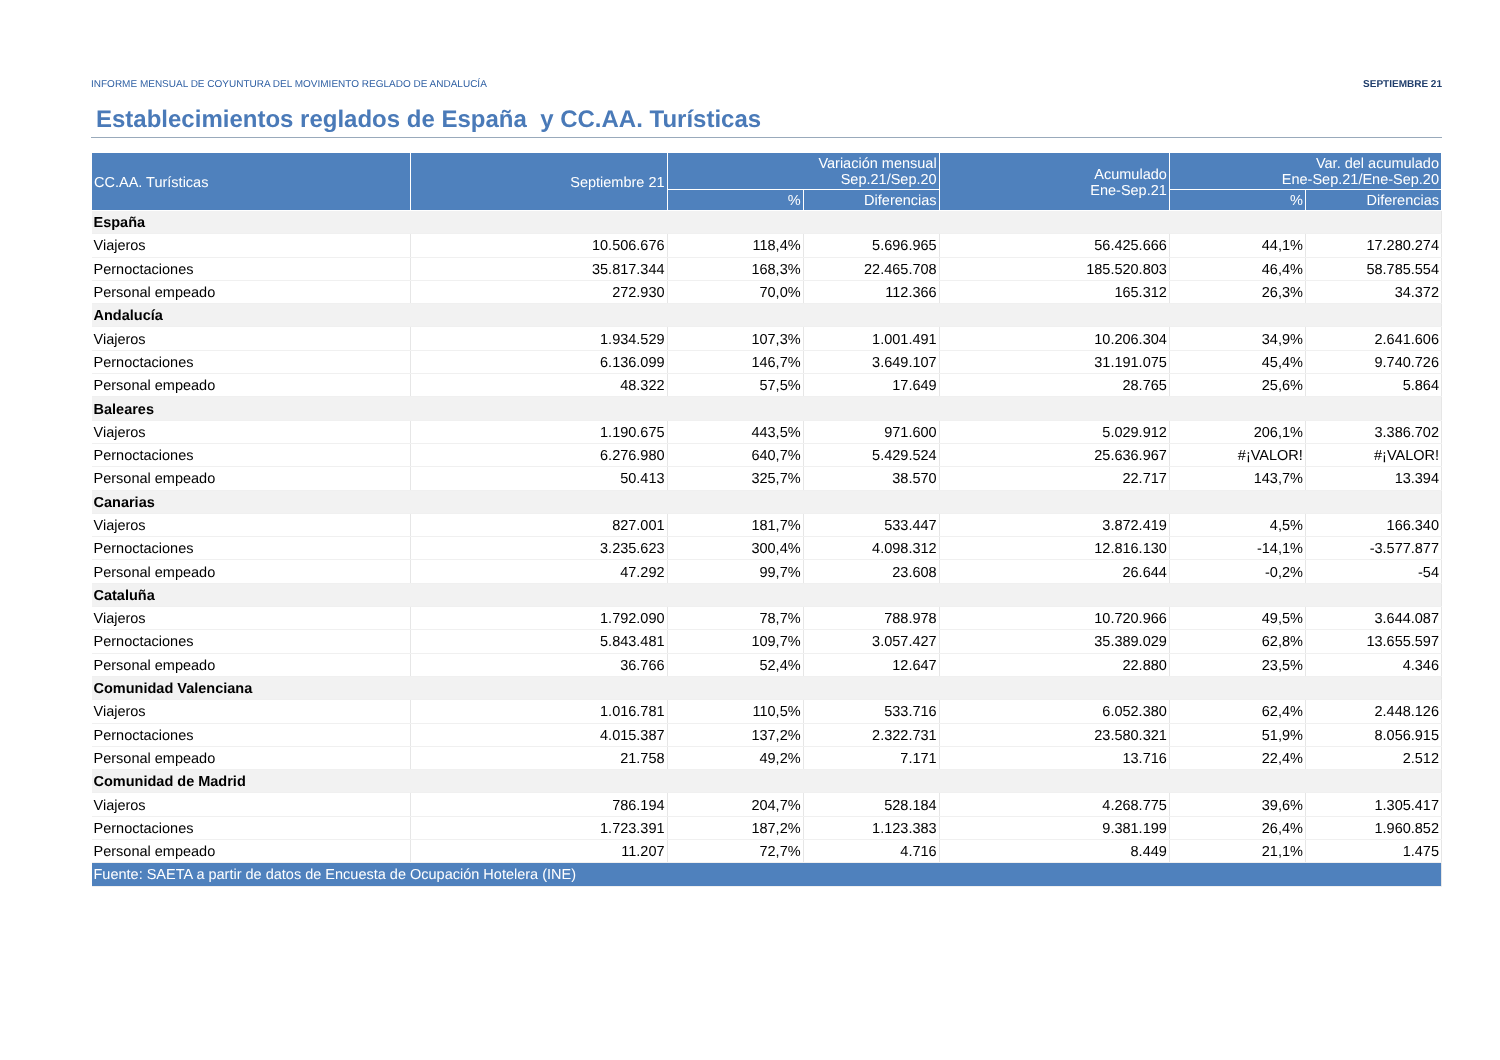INFORME MENSUAL DE COYUNTURA DEL MOVIMIENTO REGLADO DE ANDALUCÍA SEPTIEMBRE 21
Establecimientos reglados de España y CC.AA. Turísticas
| CC.AA. Turísticas | Septiembre 21 | Variación mensual Sep.21/Sep.20 | | Acumulado Ene-Sep.21 | Var. del acumulado Ene-Sep.21/Ene-Sep.20 | |
| --- | --- | --- | --- | --- | --- | --- |
| | | % | Diferencias | | % | Diferencias |
| España | | | | | | |
| Viajeros | 10.506.676 | 118,4% | 5.696.965 | 56.425.666 | 44,1% | 17.280.274 |
| Pernoctaciones | 35.817.344 | 168,3% | 22.465.708 | 185.520.803 | 46,4% | 58.785.554 |
| Personal empeado | 272.930 | 70,0% | 112.366 | 165.312 | 26,3% | 34.372 |
| Andalucía | | | | | | |
| Viajeros | 1.934.529 | 107,3% | 1.001.491 | 10.206.304 | 34,9% | 2.641.606 |
| Pernoctaciones | 6.136.099 | 146,7% | 3.649.107 | 31.191.075 | 45,4% | 9.740.726 |
| Personal empeado | 48.322 | 57,5% | 17.649 | 28.765 | 25,6% | 5.864 |
| Baleares | | | | | | |
| Viajeros | 1.190.675 | 443,5% | 971.600 | 5.029.912 | 206,1% | 3.386.702 |
| Pernoctaciones | 6.276.980 | 640,7% | 5.429.524 | 25.636.967 | #¡VALOR! | #¡VALOR! |
| Personal empeado | 50.413 | 325,7% | 38.570 | 22.717 | 143,7% | 13.394 |
| Canarias | | | | | | |
| Viajeros | 827.001 | 181,7% | 533.447 | 3.872.419 | 4,5% | 166.340 |
| Pernoctaciones | 3.235.623 | 300,4% | 4.098.312 | 12.816.130 | -14,1% | -3.577.877 |
| Personal empeado | 47.292 | 99,7% | 23.608 | 26.644 | -0,2% | -54 |
| Cataluña | | | | | | |
| Viajeros | 1.792.090 | 78,7% | 788.978 | 10.720.966 | 49,5% | 3.644.087 |
| Pernoctaciones | 5.843.481 | 109,7% | 3.057.427 | 35.389.029 | 62,8% | 13.655.597 |
| Personal empeado | 36.766 | 52,4% | 12.647 | 22.880 | 23,5% | 4.346 |
| Comunidad Valenciana | | | | | | |
| Viajeros | 1.016.781 | 110,5% | 533.716 | 6.052.380 | 62,4% | 2.448.126 |
| Pernoctaciones | 4.015.387 | 137,2% | 2.322.731 | 23.580.321 | 51,9% | 8.056.915 |
| Personal empeado | 21.758 | 49,2% | 7.171 | 13.716 | 22,4% | 2.512 |
| Comunidad de Madrid | | | | | | |
| Viajeros | 786.194 | 204,7% | 528.184 | 4.268.775 | 39,6% | 1.305.417 |
| Pernoctaciones | 1.723.391 | 187,2% | 1.123.383 | 9.381.199 | 26,4% | 1.960.852 |
| Personal empeado | 11.207 | 72,7% | 4.716 | 8.449 | 21,1% | 1.475 |
| Fuente: SAETA a partir de datos de Encuesta de Ocupación Hotelera (INE) | | | | | | |